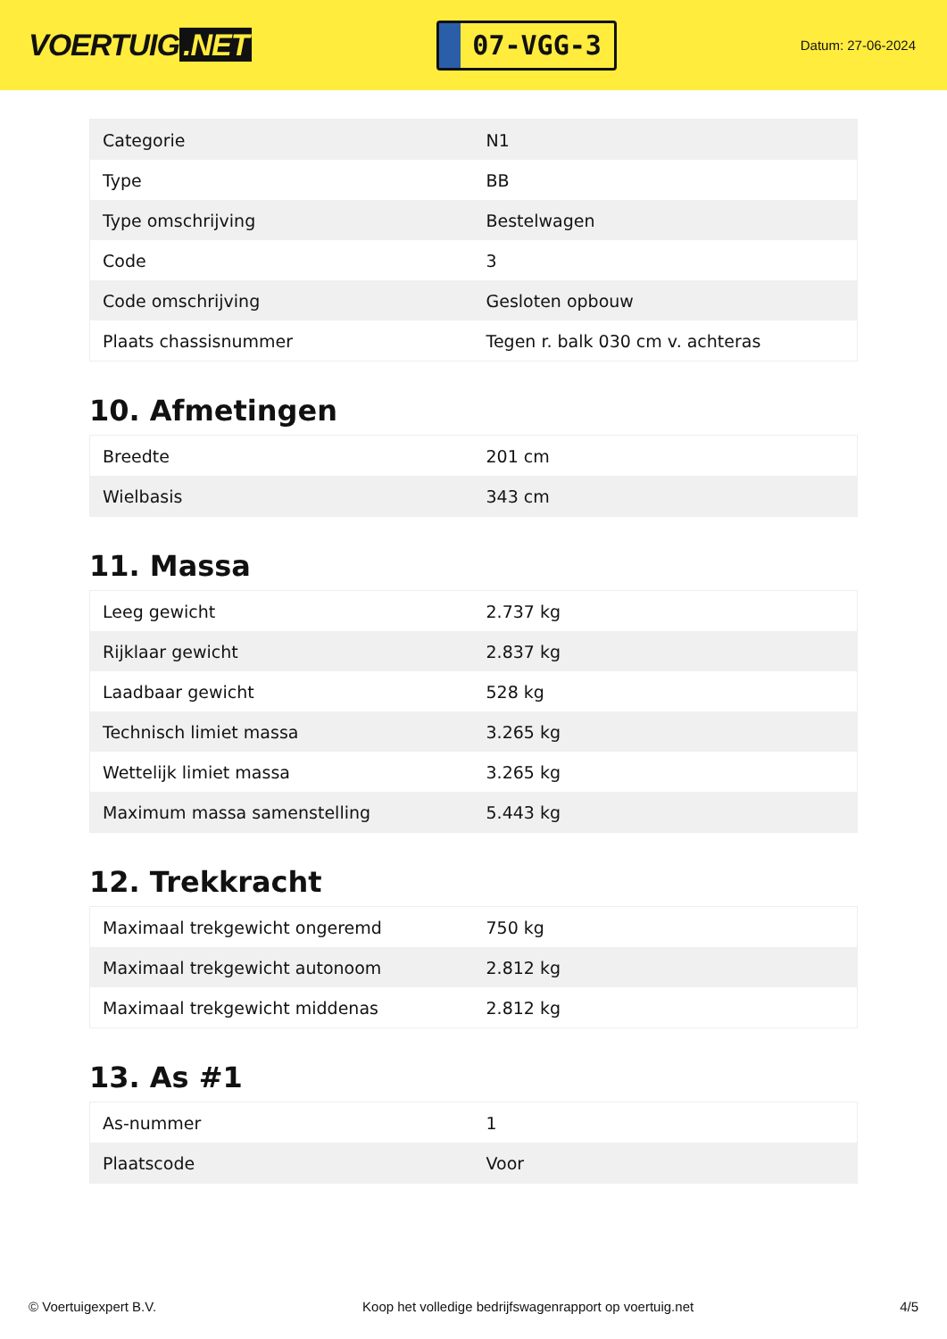VOERTUIG.NET
07-VGG-3
Datum: 27-06-2024
| Categorie | N1 |
| Type | BB |
| Type omschrijving | Bestelwagen |
| Code | 3 |
| Code omschrijving | Gesloten opbouw |
| Plaats chassisnummer | Tegen r. balk 030 cm v. achteras |
10. Afmetingen
| Breedte | 201 cm |
| Wielbasis | 343 cm |
11. Massa
| Leeg gewicht | 2.737 kg |
| Rijklaar gewicht | 2.837 kg |
| Laadbaar gewicht | 528 kg |
| Technisch limiet massa | 3.265 kg |
| Wettelijk limiet massa | 3.265 kg |
| Maximum massa samenstelling | 5.443 kg |
12. Trekkracht
| Maximaal trekgewicht ongeremd | 750 kg |
| Maximaal trekgewicht autonoom | 2.812 kg |
| Maximaal trekgewicht middenas | 2.812 kg |
13. As #1
| As-nummer | 1 |
| Plaatscode | Voor |
© Voertuigexpert B.V. Koop het volledige bedrijfswagenrapport op voertuig.net 4/5